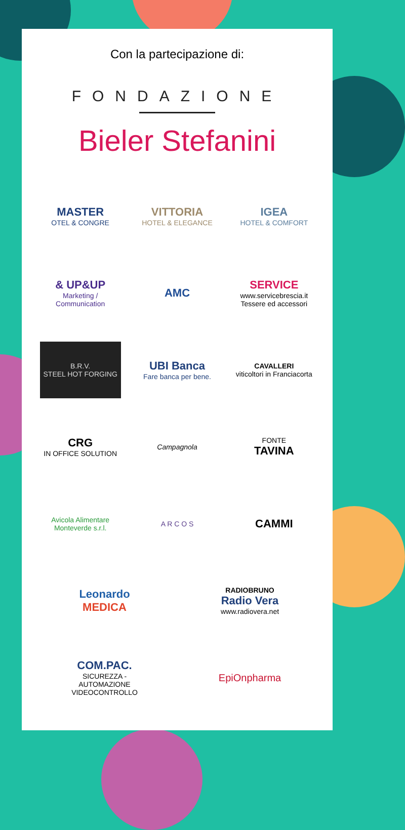Con la partecipazione di:
FONDAZIONE
Bieler Stefanini
MASTER
OTEL & CONGRE
VITTORIA
HOTEL & ELEGANCE
IGEA
HOTEL & COMFORT
& UP&UP
Marketing / Communication
AMC
SERVICE
www.servicebrescia.it
Tessere ed accessori
B.R.V.
STEEL HOT FORGING
UBI Banca
Fare banca per bene.
CAVALLERI
viticoltori in Franciacorta
CRG
IN OFFICE SOLUTION
Campagnola
FONTE
TAVINA
Avicola Alimentare Monteverde s.r.l.
A R C O S
CAMMI
Leonardo
MEDICA
RADIOBRUNO
Radio Vera
www.radiovera.net
COM.PAC.
SICUREZZA - AUTOMAZIONE
VIDEOCONTROLLO
EpiOnpharma